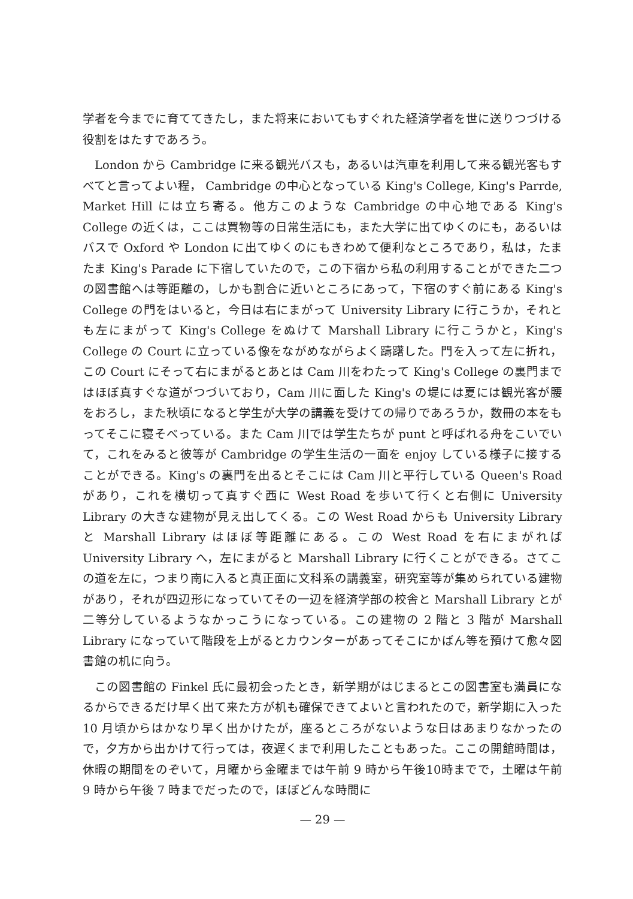学者を今までに育ててきたし，また将来においてもすぐれた経済学者を世に送りつづける役割をはたすであろう。
London から Cambridge に来る観光バスも，あるいは汽車を利用して来る観光客もすべてと言ってよい程， Cambridge の中心となっている King's College, King's Parrde, Market Hill には立ち寄る。他方このような Cambridge の中心地である King's College の近くは，ここは買物等の日常生活にも，また大学に出てゆくのにも，あるいはバスで Oxford や London に出てゆくのにもきわめて便利なところであり，私は，たまたま King's Parade に下宿していたので，この下宿から私の利用することができた二つの図書館へは等距離の，しかも割合に近いところにあって，下宿のすぐ前にある King's College の門をはいると，今日は右にまがって University Library に行こうか，それとも左にまがって King's College をぬけて Marshall Library に行こうかと，King's College の Court に立っている像をながめながらよく躊躇した。門を入って左に折れ，この Court にそって右にまがるとあとは Cam 川をわたって King's College の裏門まではほぼ真すぐな道がつづいており，Cam 川に面した King's の堤には夏には観光客が腰をおろし，また秋頃になると学生が大学の講義を受けての帰りであろうか，数冊の本をもってそこに寝そべっている。また Cam 川では学生たちが punt と呼ばれる舟をこいでいて，これをみると彼等が Cambridge の学生生活の一面を enjoy している様子に接することができる。King's の裏門を出るとそこには Cam 川と平行している Queen's Road があり，これを横切って真すぐ西に West Road を歩いて行くと右側に University Library の大きな建物が見え出してくる。この West Road からも University Library と Marshall Library はほぼ等距離にある。この West Road を右にまがれば University Library へ，左にまがると Marshall Library に行くことができる。さてこの道を左に，つまり南に入ると真正面に文科系の講義室，研究室等が集められている建物があり，それが四辺形になっていてその一辺を経済学部の校舎と Marshall Library とが二等分しているようなかっこうになっている。この建物の 2 階と 3 階が Marshall Library になっていて階段を上がるとカウンターがあってそこにかばん等を預けて愈々図書館の机に向う。
この図書館の Finkel 氏に最初会ったとき，新学期がはじまるとこの図書室も満員になるからできるだけ早く出て来た方が机も確保できてよいと言われたので，新学期に入った 10 月頃からはかなり早く出かけたが，座るところがないような日はあまりなかったので，夕方から出かけて行っては，夜遅くまで利用したこともあった。ここの開館時間は，休暇の期間をのぞいて，月曜から金曜までは午前 9 時から午後10時までで，土曜は午前 9 時から午後 7 時までだったので，ほぼどんな時間に
— 29 —